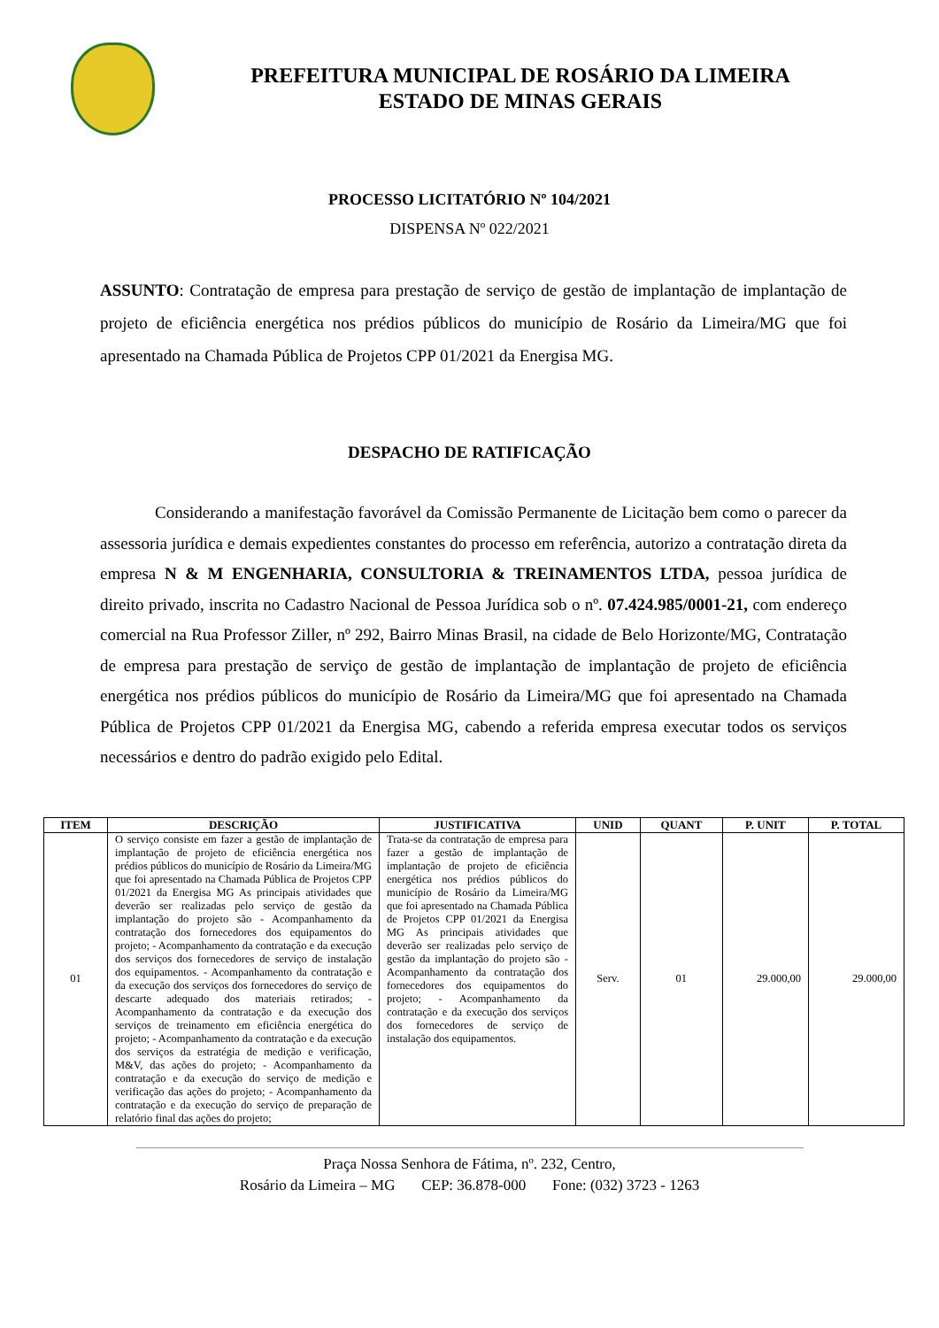PREFEITURA MUNICIPAL DE ROSÁRIO DA LIMEIRA
ESTADO DE MINAS GERAIS
PROCESSO LICITATÓRIO Nº 104/2021
DISPENSA Nº 022/2021
ASSUNTO: Contratação de empresa para prestação de serviço de gestão de implantação de implantação de projeto de eficiência energética nos prédios públicos do município de Rosário da Limeira/MG que foi apresentado na Chamada Pública de Projetos CPP 01/2021 da Energisa MG.
DESPACHO DE RATIFICAÇÃO
Considerando a manifestação favorável da Comissão Permanente de Licitação bem como o parecer da assessoria jurídica e demais expedientes constantes do processo em referência, autorizo a contratação direta da empresa N & M ENGENHARIA, CONSULTORIA & TREINAMENTOS LTDA, pessoa jurídica de direito privado, inscrita no Cadastro Nacional de Pessoa Jurídica sob o nº. 07.424.985/0001-21, com endereço comercial na Rua Professor Ziller, nº 292, Bairro Minas Brasil, na cidade de Belo Horizonte/MG, Contratação de empresa para prestação de serviço de gestão de implantação de implantação de projeto de eficiência energética nos prédios públicos do município de Rosário da Limeira/MG que foi apresentado na Chamada Pública de Projetos CPP 01/2021 da Energisa MG, cabendo a referida empresa executar todos os serviços necessários e dentro do padrão exigido pelo Edital.
| ITEM | DESCRIÇÃO | JUSTIFICATIVA | UNID | QUANT | P. UNIT | P. TOTAL |
| --- | --- | --- | --- | --- | --- | --- |
| 01 | O serviço consiste em fazer a gestão de implantação de implantação de projeto de eficiência energética nos prédios públicos do município de Rosário da Limeira/MG que foi apresentado na Chamada Pública de Projetos CPP 01/2021 da Energisa MG As principais atividades que deverão ser realizadas pelo serviço de gestão da implantação do projeto são - Acompanhamento da contratação dos fornecedores dos equipamentos do projeto; - Acompanhamento da contratação e da execução dos serviços dos fornecedores de serviço de instalação dos equipamentos. - Acompanhamento da contratação e da execução dos serviços dos fornecedores do serviço de descarte adequado dos materiais retirados; - Acompanhamento da contratação e da execução dos serviços de treinamento em eficiência energética do projeto; - Acompanhamento da contratação e da execução dos serviços da estratégia de medição e verificação, M&V, das ações do projeto; - Acompanhamento da contratação e da execução do serviço de medição e verificação das ações do projeto; - Acompanhamento da contratação e da execução do serviço de preparação de relatório final das ações do projeto; | Trata-se da contratação de empresa para fazer a gestão de implantação de implantação de projeto de eficiência energética nos prédios públicos do município de Rosário da Limeira/MG que foi apresentado na Chamada Pública de Projetos CPP 01/2021 da Energisa MG As principais atividades que deverão ser realizadas pelo serviço de gestão da implantação do projeto são - Acompanhamento da contratação dos fornecedores dos equipamentos do projeto; - Acompanhamento da contratação e da execução dos serviços dos fornecedores de serviço de instalação dos equipamentos. | Serv. | 01 | 29.000,00 | 29.000,00 |
Praça Nossa Senhora de Fátima, nº. 232, Centro,
Rosário da Limeira – MG CEP: 36.878-000 Fone: (032) 3723 - 1263